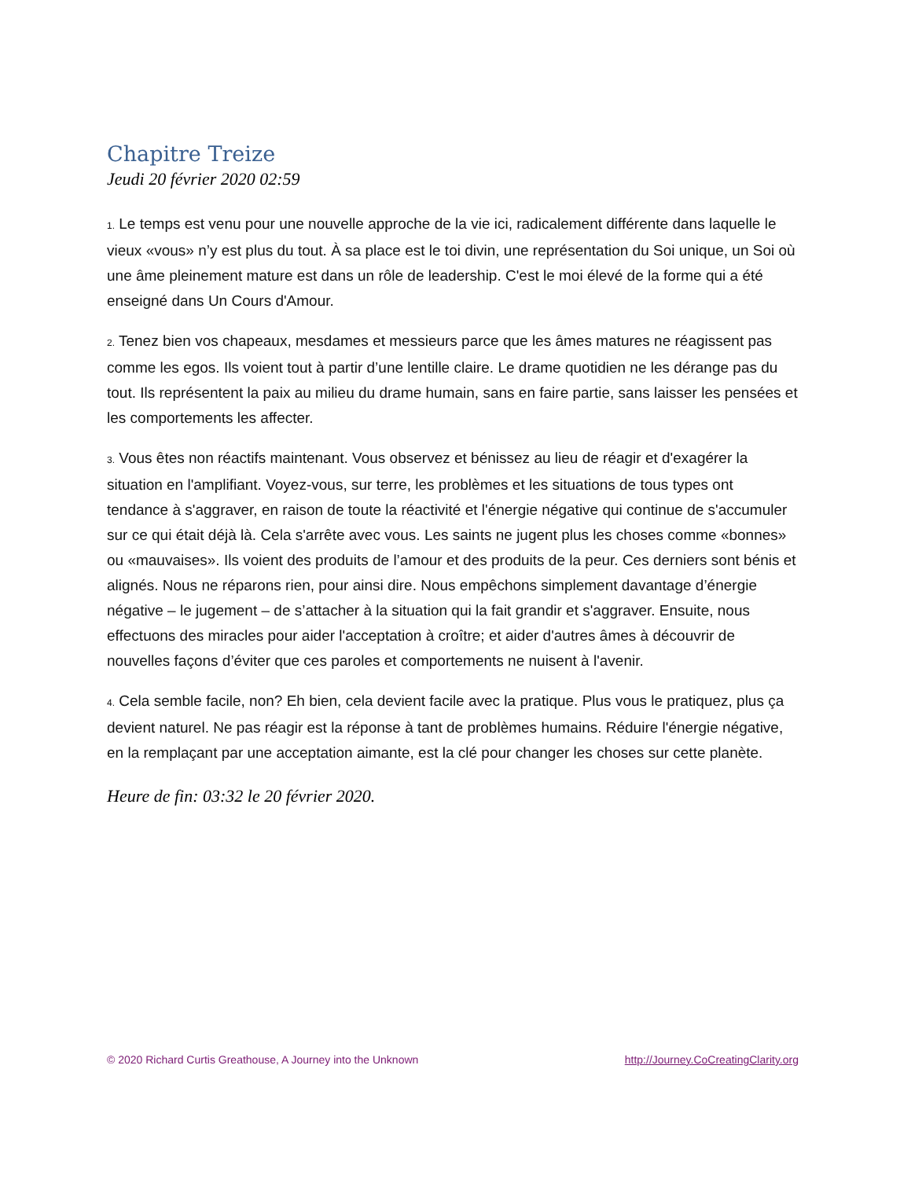Chapitre Treize
Jeudi 20 février 2020 02:59
1. Le temps est venu pour une nouvelle approche de la vie ici, radicalement différente dans laquelle le vieux «vous» n’y est plus du tout. À sa place est le toi divin, une représentation du Soi unique, un Soi où une âme pleinement mature est dans un rôle de leadership. C'est le moi élevé de la forme qui a été enseigné dans Un Cours d'Amour.
2. Tenez bien vos chapeaux, mesdames et messieurs parce que les âmes matures ne réagissent pas comme les egos. Ils voient tout à partir d’une lentille claire. Le drame quotidien ne les dérange pas du tout. Ils représentent la paix au milieu du drame humain, sans en faire partie, sans laisser les pensées et les comportements les affecter.
3. Vous êtes non réactifs maintenant. Vous observez et bénissez au lieu de réagir et d'exagérer la situation en l'amplifiant. Voyez-vous, sur terre, les problèmes et les situations de tous types ont tendance à s'aggraver, en raison de toute la réactivité et l'énergie négative qui continue de s'accumuler sur ce qui était déjà là. Cela s'arrête avec vous. Les saints ne jugent plus les choses comme «bonnes» ou «mauvaises». Ils voient des produits de l’amour et des produits de la peur. Ces derniers sont bénis et alignés. Nous ne réparons rien, pour ainsi dire. Nous empêchons simplement davantage d’énergie négative – le jugement – de s’attacher à la situation qui la fait grandir et s'aggraver. Ensuite, nous effectuons des miracles pour aider l'acceptation à croître; et aider d'autres âmes à découvrir de nouvelles façons d’éviter que ces paroles et comportements ne nuisent à l'avenir.
4. Cela semble facile, non? Eh bien, cela devient facile avec la pratique. Plus vous le pratiquez, plus ça devient naturel. Ne pas réagir est la réponse à tant de problèmes humains. Réduire l'énergie négative, en la remplaçant par une acceptation aimante, est la clé pour changer les choses sur cette planète.
Heure de fin: 03:32 le 20 février 2020.
© 2020 Richard Curtis Greathouse, A Journey into the Unknown http://Journey.CoCreatingClarity.org